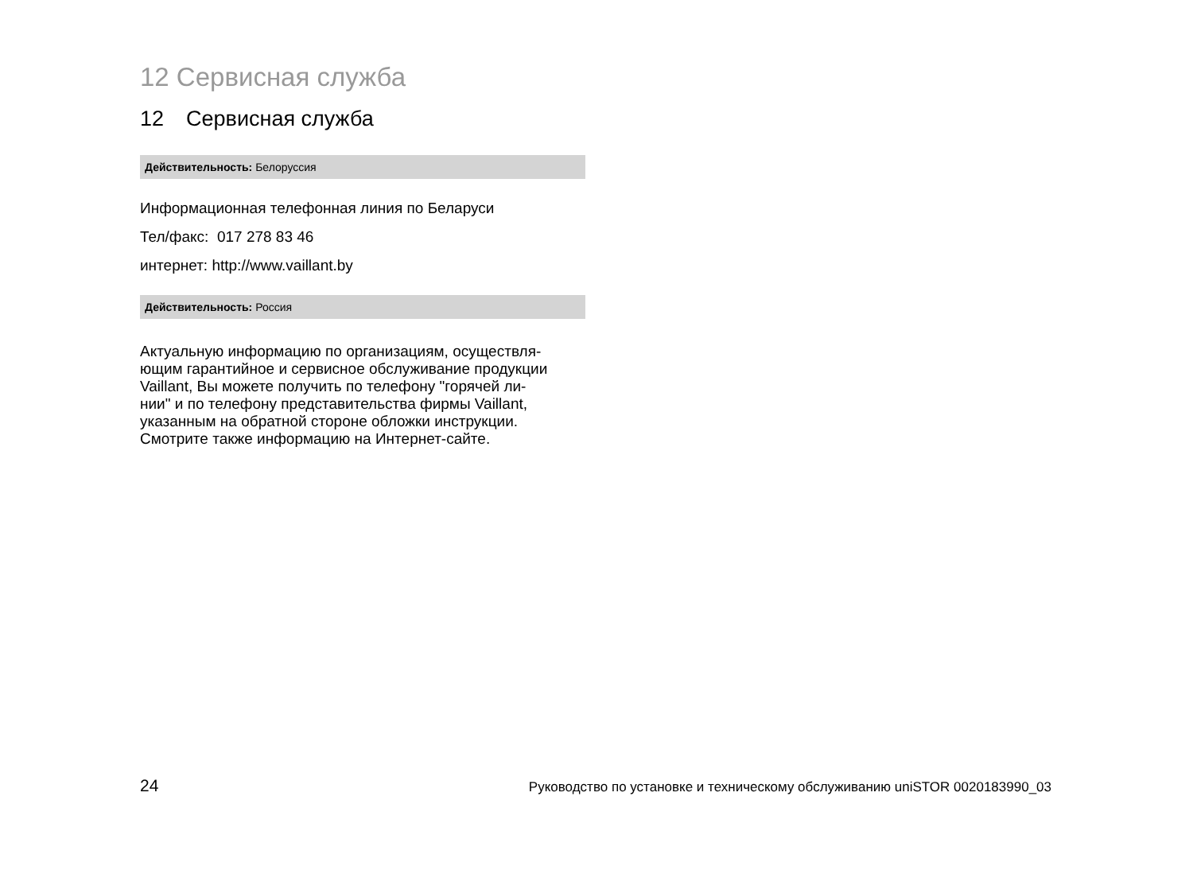12 Сервисная служба
12 Сервисная служба
Действительность: Белоруссия
Информационная телефонная линия по Беларуси
Тел/факс: 017 278 83 46
интернет: http://www.vaillant.by
Действительность: Россия
Актуальную информацию по организациям, осуществля-
ющим гарантийное и сервисное обслуживание продукции
Vaillant, Вы можете получить по телефону "горячей ли-
нии" и по телефону представительства фирмы Vaillant,
указанным на обратной стороне обложки инструкции.
Смотрите также информацию на Интернет-сайте.
24 Руководство по установке и техническому обслуживанию uniSTOR 0020183990_03